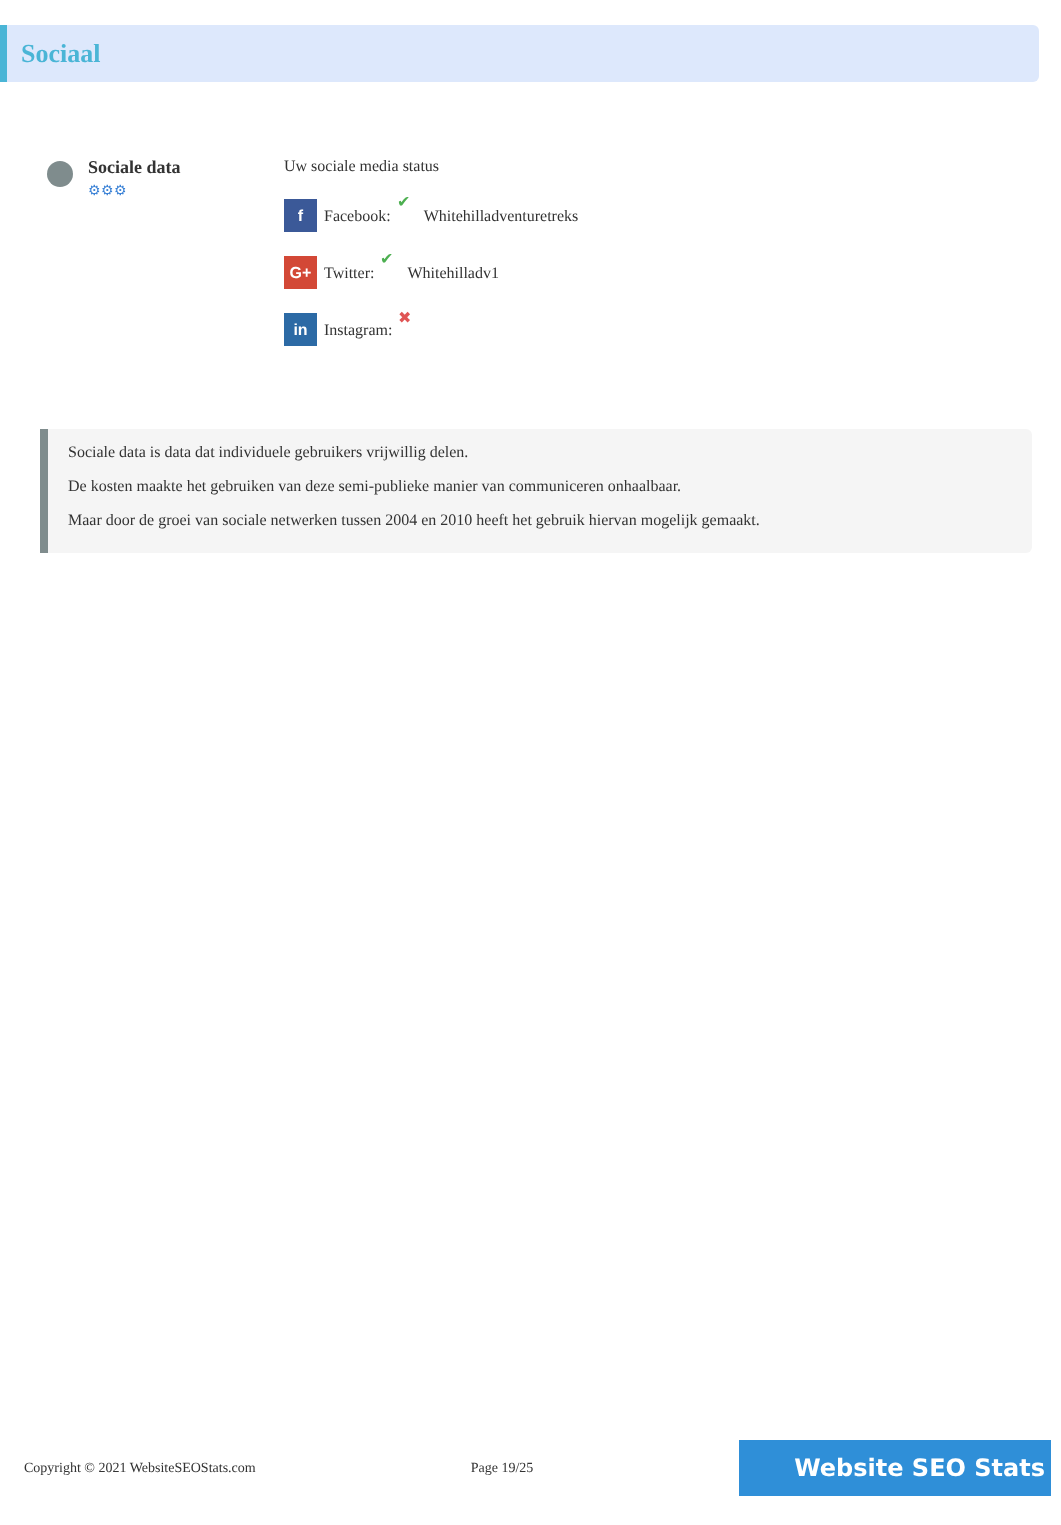Sociaal
Sociale data
⚙⚙⚙
Uw sociale media status
f Facebook: ✔ Whitehilladventuretreks
G+ Twitter: ✔ Whitehilladv1
in Instagram: ✖
Sociale data is data dat individuele gebruikers vrijwillig delen.
De kosten maakte het gebruiken van deze semi-publieke manier van communiceren onhaalbaar.
Maar door de groei van sociale netwerken tussen 2004 en 2010 heeft het gebruik hiervan mogelijk gemaakt.
Copyright © 2021 WebsiteSEOStats.com Page 19/25 Website SEO Stats